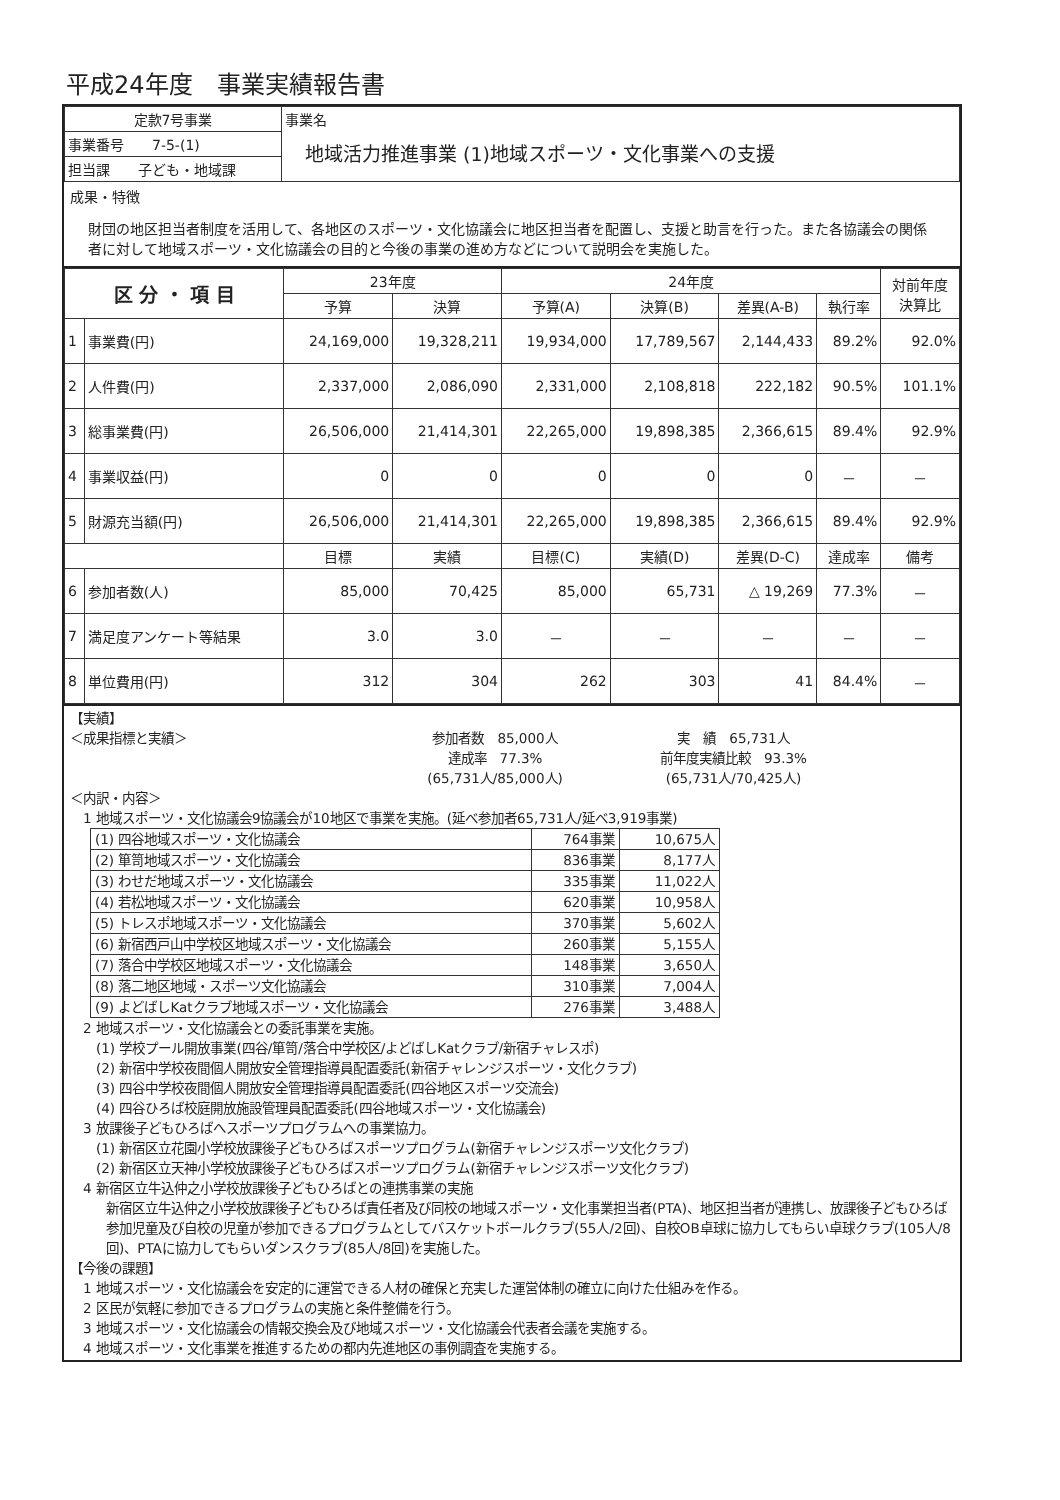平成24年度　事業実績報告書
| 定款7号事業 | 事業名 地域活力推進事業 (1)地域スポーツ・文化事業への支援 |
| 事業番号 7-5-(1) | |
| 担当課 子ども・地域課 | |
成果・特徴
財団の地区担当者制度を活用して、各地区のスポーツ・文化協議会に地区担当者を配置し、支援と助言を行った。また各協議会の関係者に対して地域スポーツ・文化協議会の目的と今後の事業の進め方などについて説明会を実施した。
| 区 分 ・ 項 目 | | 23年度 | | 24年度 | | | | 対前年度 決算比 |
| --- | --- | --- | --- | --- | --- | --- | --- | --- |
| | | 予算 | 決算 | 予算(A) | 決算(B) | 差異(A-B) | 執行率 | |
| 1 | 事業費(円) | 24,169,000 | 19,328,211 | 19,934,000 | 17,789,567 | 2,144,433 | 89.2% | 92.0% |
| 2 | 人件費(円) | 2,337,000 | 2,086,090 | 2,331,000 | 2,108,818 | 222,182 | 90.5% | 101.1% |
| 3 | 総事業費(円) | 26,506,000 | 21,414,301 | 22,265,000 | 19,898,385 | 2,366,615 | 89.4% | 92.9% |
| 4 | 事業収益(円) | 0 | 0 | 0 | 0 | 0 | － | － |
| 5 | 財源充当額(円) | 26,506,000 | 21,414,301 | 22,265,000 | 19,898,385 | 2,366,615 | 89.4% | 92.9% |
| | | 目標 | 実績 | 目標(C) | 実績(D) | 差異(D-C) | 達成率 | 備考 |
| 6 | 参加者数(人) | 85,000 | 70,425 | 85,000 | 65,731 | △ 19,269 | 77.3% | － |
| 7 | 満足度アンケート等結果 | 3.0 | 3.0 | － | － | － | － | － |
| 8 | 単位費用(円) | 312 | 304 | 262 | 303 | 41 | 84.4% | － |
【実績】
＜成果指標と実績＞ 参加者数　85,000人
達成率　77.3%
(65,731人/85,000人)
実　績　65,731人
前年度実績比較　93.3%
(65,731人/70,425人)
＜内訳・内容＞
　1 地域スポーツ・文化協議会9協議会が10地区で事業を実施。(延べ参加者65,731人/延べ3,919事業)
| (1) 四谷地域スポーツ・文化協議会 | 764事業 | 10,675人 |
| (2) 箪笥地域スポーツ・文化協議会 | 836事業 | 8,177人 |
| (3) わせだ地域スポーツ・文化協議会 | 335事業 | 11,022人 |
| (4) 若松地域スポーツ・文化協議会 | 620事業 | 10,958人 |
| (5) トレスポ地域スポーツ・文化協議会 | 370事業 | 5,602人 |
| (6) 新宿西戸山中学校区地域スポーツ・文化協議会 | 260事業 | 5,155人 |
| (7) 落合中学校区地域スポーツ・文化協議会 | 148事業 | 3,650人 |
| (8) 落二地区地域・スポーツ文化協議会 | 310事業 | 7,004人 |
| (9) よどばしKatクラブ地域スポーツ・文化協議会 | 276事業 | 3,488人 |
　2 地域スポーツ・文化協議会との委託事業を実施。
　　(1) 学校プール開放事業(四谷/箪笥/落合中学校区/よどばしKatクラブ/新宿チャレスポ)
　　(2) 新宿中学校夜間個人開放安全管理指導員配置委託(新宿チャレンジスポーツ・文化クラブ)
　　(3) 四谷中学校夜間個人開放安全管理指導員配置委託(四谷地区スポーツ交流会)
　　(4) 四谷ひろば校庭開放施設管理員配置委託(四谷地域スポーツ・文化協議会)
　3 放課後子どもひろばへスポーツプログラムへの事業協力。
　　(1) 新宿区立花園小学校放課後子どもひろばスポーツプログラム(新宿チャレンジスポーツ文化クラブ)
　　(2) 新宿区立天神小学校放課後子どもひろばスポーツプログラム(新宿チャレンジスポーツ文化クラブ)
　4 新宿区立牛込仲之小学校放課後子どもひろばとの連携事業の実施
新宿区立牛込仲之小学校放課後子どもひろば責任者及び同校の地域スポーツ・文化事業担当者(PTA)、地区担当者が連携し、放課後子どもひろば参加児童及び自校の児童が参加できるプログラムとしてバスケットボールクラブ(55人/2回)、自校OB卓球に協力してもらい卓球クラブ(105人/8回)、PTAに協力してもらいダンスクラブ(85人/8回)を実施した。
【今後の課題】
　1 地域スポーツ・文化協議会を安定的に運営できる人材の確保と充実した運営体制の確立に向けた仕組みを作る。
　2 区民が気軽に参加できるプログラムの実施と条件整備を行う。
　3 地域スポーツ・文化協議会の情報交換会及び地域スポーツ・文化協議会代表者会議を実施する。
　4 地域スポーツ・文化事業を推進するための都内先進地区の事例調査を実施する。